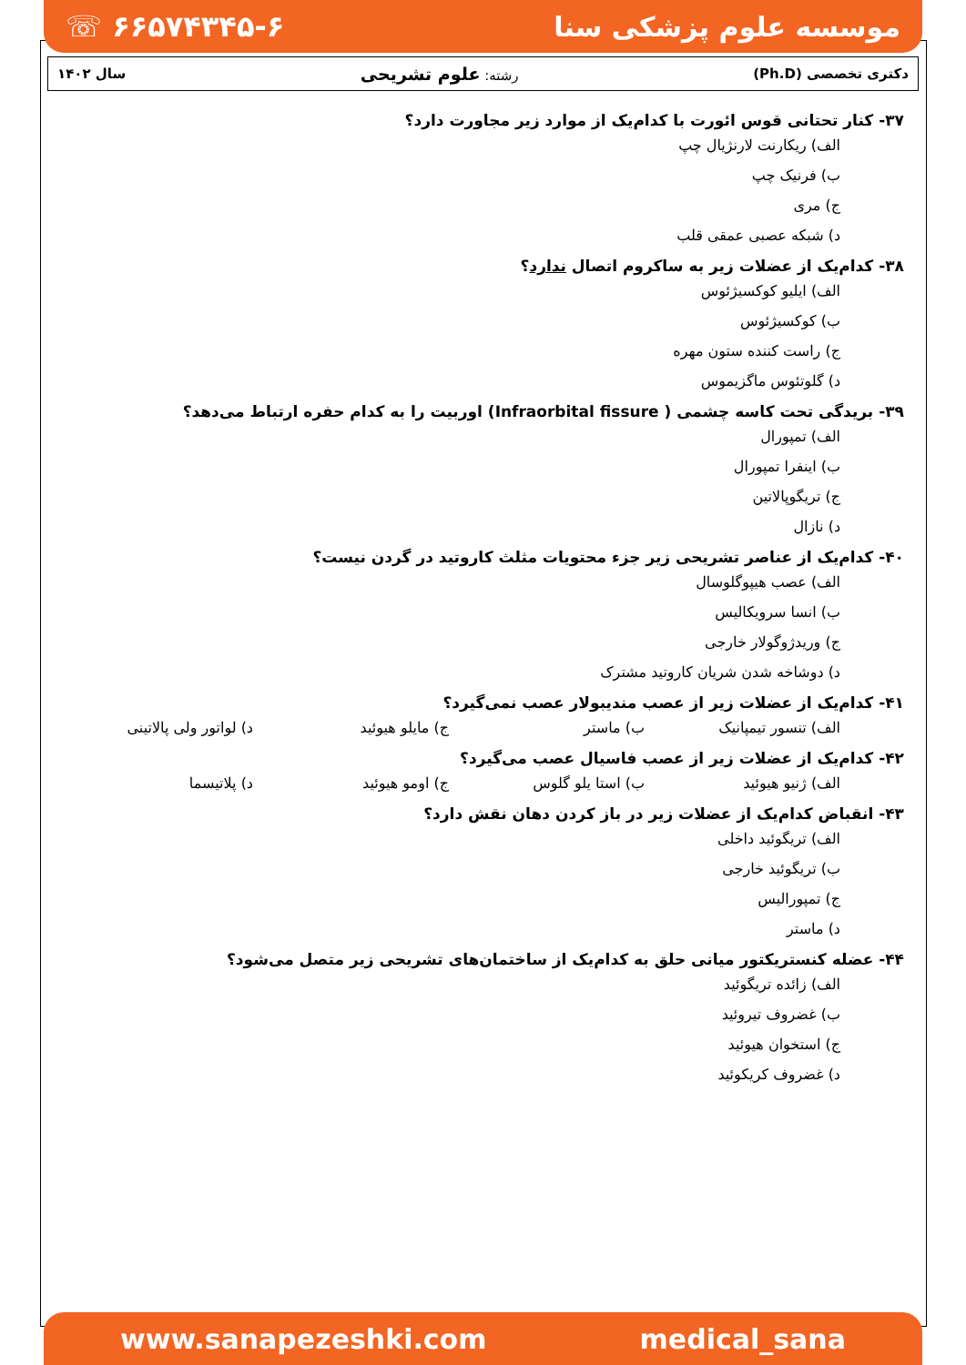موسسه علوم پزشکی سنا ☏ ۶۶۵۷۴۳۴۵-۶
دکتری تخصصی (Ph.D) رشته: علوم تشریحی سال ۱۴۰۲
۳۷- کنار تحتانی قوس ائورت با کدام‌یک از موارد زیر مجاورت دارد؟
الف) ریکارنت لارنژیال چپ
ب) فرنیک چپ
ج) مری
د) شبکه عصبی عمقی قلب
۳۸- کدام‌یک از عضلات زیر به ساکروم اتصال ندارد؟
الف) ایلیو کوکسیژئوس
ب) کوکسیژئوس
ج) راست کننده ستون مهره
د) گلوتئوس ماگزیموس
۳۹- بریدگی تحت کاسه چشمی ( Infraorbital fissure) اوربیت را به کدام حفره ارتباط می‌دهد؟
الف) تمپورال
ب) اینفرا تمپورال
ج) تریگوپالاتین
د) نازال
۴۰- کدام‌یک از عناصر تشریحی زیر جزء محتویات مثلث کاروتید در گردن نیست؟
الف) عصب هیپوگلوسال
ب) انسا سرویکالیس
ج) وریدژوگولار خارجی
د) دوشاخه شدن شریان کاروتید مشترک
۴۱- کدام‌یک از عضلات زیر از عصب مندیبولار عصب نمی‌گیرد؟
الف) تنسور تیمپانیک ب) ماستر ج) مایلو هیوئید د) لواتور ولی پالاتینی
۴۲- کدام‌یک از عضلات زیر از عصب فاسیال عصب می‌گیرد؟
الف) ژنیو هیوئید ب) استا یلو گلوس ج) اومو هیوئید د) پلاتیسما
۴۳- انقباض کدام‌یک از عضلات زیر در باز کردن دهان نقش دارد؟
الف) تریگوئید داخلی
ب) تریگوئید خارجی
ج) تمپورالیس
د) ماستر
۴۴- عضله کنستریکتور میانی حلق به کدام‌یک از ساختمان‌های تشریحی زیر متصل می‌شود؟
الف) زائده تریگوئید
ب) غضروف تیروئید
ج) استخوان هیوئید
د) غضروف کریکوئید
www.sanapezeshki.com medical_sana